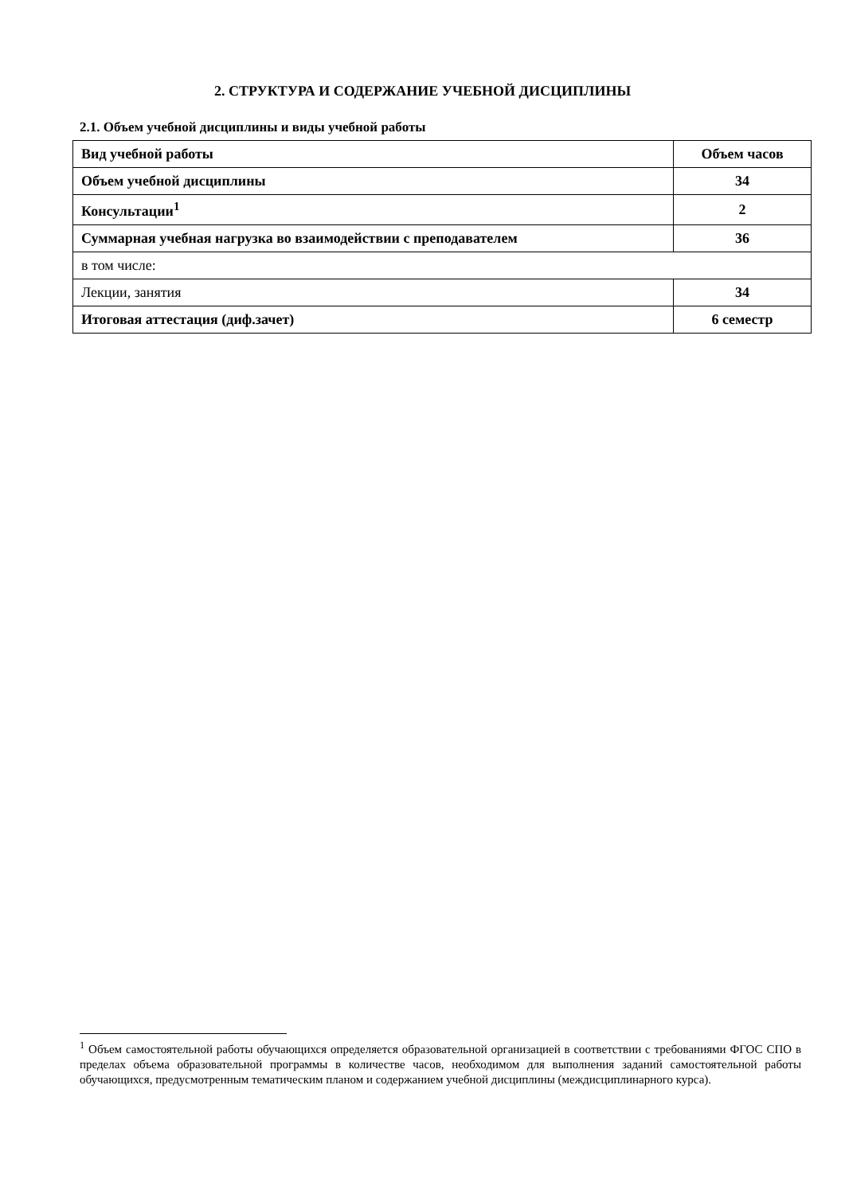2. СТРУКТУРА И СОДЕРЖАНИЕ УЧЕБНОЙ ДИСЦИПЛИНЫ
2.1. Объем учебной дисциплины и виды учебной работы
| Вид учебной работы | Объем часов |
| --- | --- |
| Объем учебной дисциплины | 34 |
| Консультации<sup>1</sup> | 2 |
| Суммарная учебная нагрузка во взаимодействии с преподавателем | 36 |
| в том числе: | |
| Лекции, занятия | 34 |
| Итоговая аттестация (диф.зачет) | 6 семестр |
<sup>1</sup> Объем самостоятельной работы обучающихся определяется образовательной организацией в соответствии с требованиями ФГОС СПО в пределах объема образовательной программы в количестве часов, необходимом для выполнения заданий самостоятельной работы обучающихся, предусмотренным тематическим планом и содержанием учебной дисциплины (междисциплинарного курса).